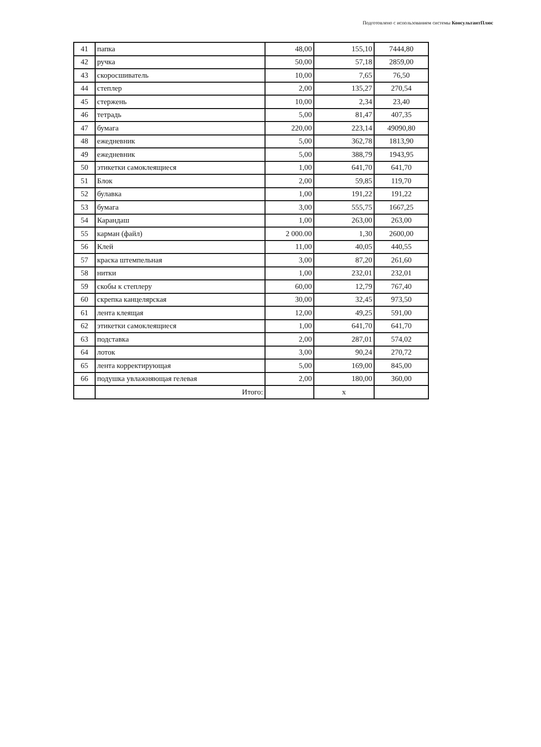Подготовлено с использованием системы КонсультантПлюс
| 41 | папка | 48,00 | 155,10 | 7444,80 |
| 42 | ручка | 50,00 | 57,18 | 2859,00 |
| 43 | скоросшиватель | 10,00 | 7,65 | 76,50 |
| 44 | степлер | 2,00 | 135,27 | 270,54 |
| 45 | стержень | 10,00 | 2,34 | 23,40 |
| 46 | тетрадь | 5,00 | 81,47 | 407,35 |
| 47 | бумага | 220,00 | 223,14 | 49090,80 |
| 48 | ежедневник | 5,00 | 362,78 | 1813,90 |
| 49 | ежедневник | 5,00 | 388,79 | 1943,95 |
| 50 | этикетки самоклеящиеся | 1,00 | 641,70 | 641,70 |
| 51 | Блок | 2,00 | 59,85 | 119,70 |
| 52 | булавка | 1,00 | 191,22 | 191,22 |
| 53 | бумага | 3,00 | 555,75 | 1667,25 |
| 54 | Карандаш | 1,00 | 263,00 | 263,00 |
| 55 | карман (файл) | 2 000.00 | 1,30 | 2600,00 |
| 56 | Клей | 11,00 | 40,05 | 440,55 |
| 57 | краска штемпельная | 3,00 | 87,20 | 261,60 |
| 58 | нитки | 1,00 | 232,01 | 232,01 |
| 59 | скобы к степлеру | 60,00 | 12,79 | 767,40 |
| 60 | скрепка канцелярская | 30,00 | 32,45 | 973,50 |
| 61 | лента клеящая | 12,00 | 49,25 | 591,00 |
| 62 | этикетки самоклеящиеся | 1,00 | 641,70 | 641,70 |
| 63 | подставка | 2,00 | 287,01 | 574,02 |
| 64 | лоток | 3,00 | 90,24 | 270,72 |
| 65 | лента корректирующая | 5,00 | 169,00 | 845,00 |
| 66 | подушка увлажняющая гелевая | 2,00 | 180,00 | 360,00 |
| | Итого: | | x | |